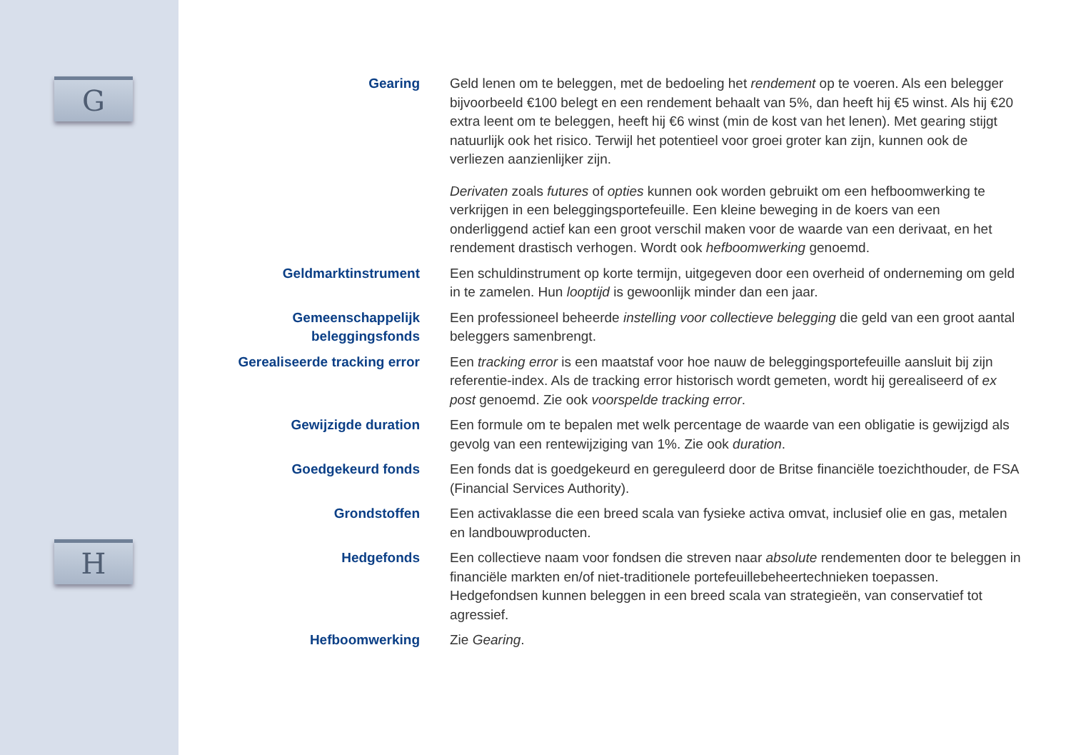G
H
Gearing Geld lenen om te beleggen, met de bedoeling het rendement op te voeren. Als een belegger bijvoorbeeld €100 belegt en een rendement behaalt van 5%, dan heeft hij €5 winst. Als hij €20 extra leent om te beleggen, heeft hij €6 winst (min de kost van het lenen). Met gearing stijgt natuurlijk ook het risico. Terwijl het potentieel voor groei groter kan zijn, kunnen ook de verliezen aanzienlijker zijn.
Derivaten zoals futures of opties kunnen ook worden gebruikt om een hefboomwerking te verkrijgen in een beleggingsportefeuille. Een kleine beweging in de koers van een onderliggend actief kan een groot verschil maken voor de waarde van een derivaat, en het rendement drastisch verhogen. Wordt ook hefboomwerking genoemd.
Geldmarktinstrument Een schuldinstrument op korte termijn, uitgegeven door een overheid of onderneming om geld in te zamelen. Hun looptijd is gewoonlijk minder dan een jaar.
Gemeenschappelijk beleggingsfonds
Een professioneel beheerde instelling voor collectieve belegging die geld van een groot aantal beleggers samenbrengt.
Gerealiseerde tracking error
Een tracking error is een maatstaf voor hoe nauw de beleggingsportefeuille aansluit bij zijn referentie-index. Als de tracking error historisch wordt gemeten, wordt hij gerealiseerd of ex post genoemd. Zie ook voorspelde tracking error.
Gewijzigde duration Een formule om te bepalen met welk percentage de waarde van een obligatie is gewijzigd als gevolg van een rentewijziging van 1%. Zie ook duration.
Goedgekeurd fonds Een fonds dat is goedgekeurd en gereguleerd door de Britse financiële toezichthouder, de FSA (Financial Services Authority).
Grondstoffen Een activaklasse die een breed scala van fysieke activa omvat, inclusief olie en gas, metalen en landbouwproducten.
Hedgefonds Een collectieve naam voor fondsen die streven naar absolute rendementen door te beleggen in financiële markten en/of niet-traditionele portefeuillebeheertechnieken toepassen. Hedgefondsen kunnen beleggen in een breed scala van strategieën, van conservatief tot agressief.
Hefboomwerking Zie Gearing.